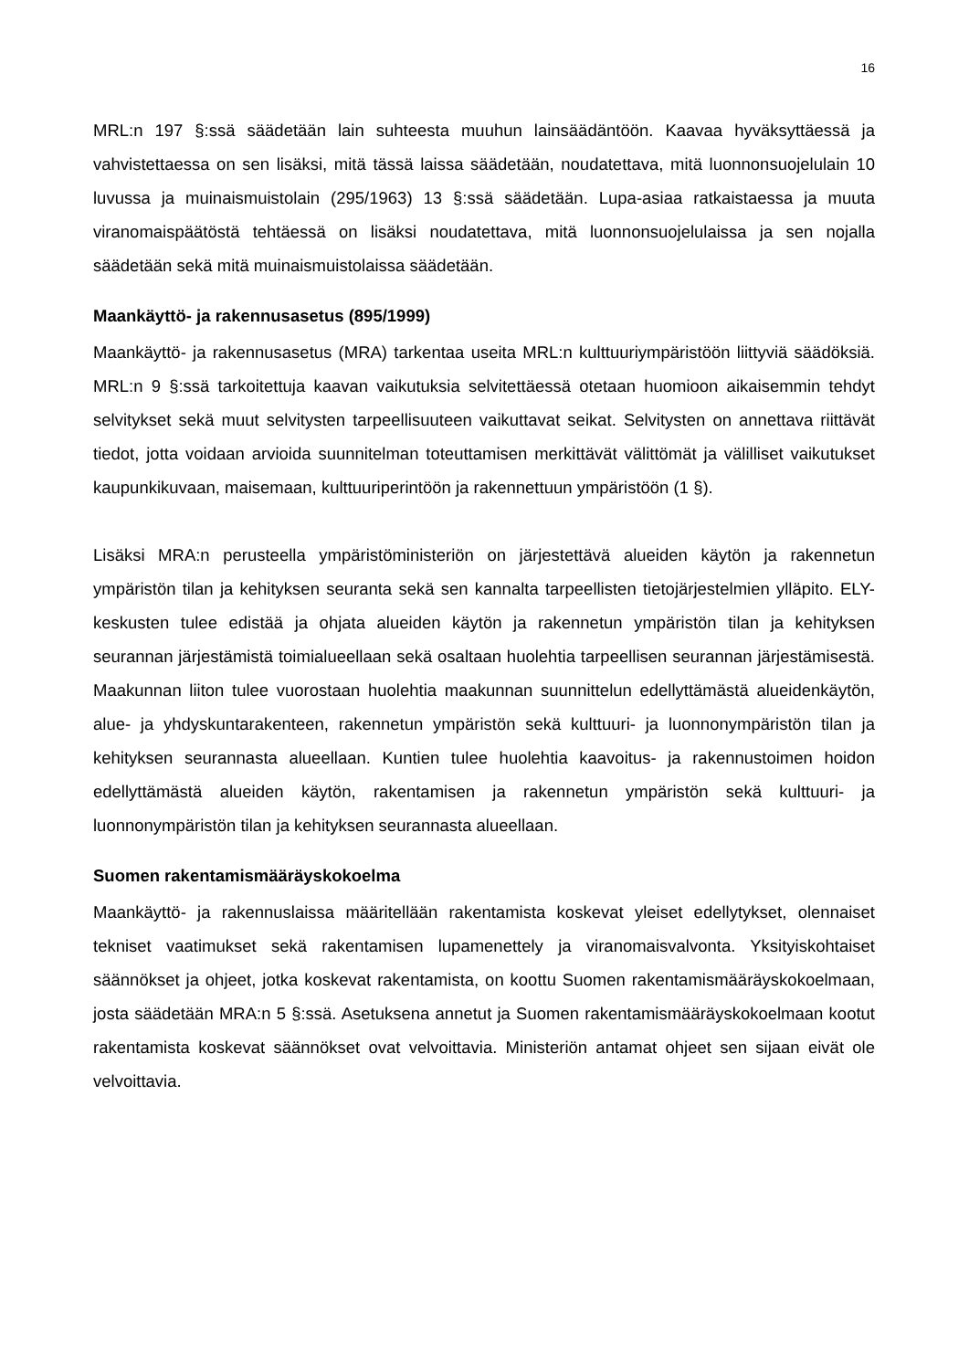16
MRL:n 197 §:ssä säädetään lain suhteesta muuhun lainsäädäntöön. Kaavaa hyväksyttäessä ja vahvistettaessa on sen lisäksi, mitä tässä laissa säädetään, noudatettava, mitä luonnonsuojelulain 10 luvussa ja muinaismuistolain (295/1963) 13 §:ssä säädetään. Lupa-asiaa ratkaistaessa ja muuta viranomaispäätöstä tehtäessä on lisäksi noudatettava, mitä luonnonsuojelulaissa ja sen nojalla säädetään sekä mitä muinaismuistolaissa säädetään.
Maankäyttö- ja rakennusasetus (895/1999)
Maankäyttö- ja rakennusasetus (MRA) tarkentaa useita MRL:n kulttuuriympäristöön liittyviä säädöksiä. MRL:n 9 §:ssä tarkoitettuja kaavan vaikutuksia selvitettäessä otetaan huomioon aikaisemmin tehdyt selvitykset sekä muut selvitysten tarpeellisuuteen vaikuttavat seikat. Selvitysten on annettava riittävät tiedot, jotta voidaan arvioida suunnitelman toteuttamisen merkittävät välittömät ja välilliset vaikutukset kaupunkikuvaan, maisemaan, kulttuuriperintöön ja rakennettuun ympäristöön (1 §).
Lisäksi MRA:n perusteella ympäristöministeriön on järjestettävä alueiden käytön ja rakennetun ympäristön tilan ja kehityksen seuranta sekä sen kannalta tarpeellisten tietojärjestelmien ylläpito. ELY-keskusten tulee edistää ja ohjata alueiden käytön ja rakennetun ympäristön tilan ja kehityksen seurannan järjestämistä toimialueellaan sekä osaltaan huolehtia tarpeellisen seurannan järjestämisestä. Maakunnan liiton tulee vuorostaan huolehtia maakunnan suunnittelun edellyttämästä alueidenkäytön, alue- ja yhdyskuntarakenteen, rakennetun ympäristön sekä kulttuuri- ja luonnonympäristön tilan ja kehityksen seurannasta alueellaan. Kuntien tulee huolehtia kaavoitus- ja rakennustoimen hoidon edellyttämästä alueiden käytön, rakentamisen ja rakennetun ympäristön sekä kulttuuri- ja luonnonympäristön tilan ja kehityksen seurannasta alueellaan.
Suomen rakentamismääräyskokoelma
Maankäyttö- ja rakennuslaissa määritellään rakentamista koskevat yleiset edellytykset, olennaiset tekniset vaatimukset sekä rakentamisen lupamenettely ja viranomaisvalvonta. Yksityiskohtaiset säännökset ja ohjeet, jotka koskevat rakentamista, on koottu Suomen rakentamismääräyskokoelmaan, josta säädetään MRA:n 5 §:ssä. Asetuksena annetut ja Suomen rakentamismääräyskokoelmaan kootut rakentamista koskevat säännökset ovat velvoittavia. Ministeriön antamat ohjeet sen sijaan eivät ole velvoittavia.